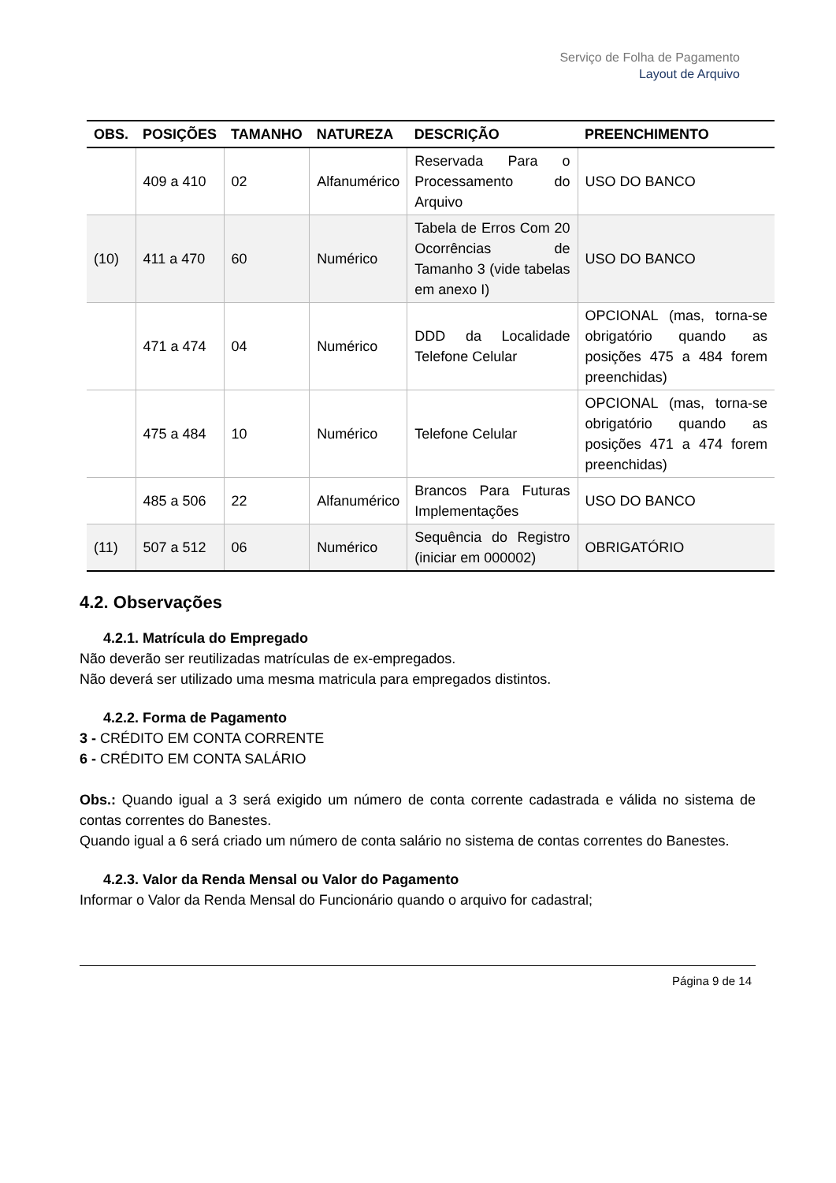Serviço de Folha de Pagamento
Layout de Arquivo
| OBS. | POSIÇÕES | TAMANHO | NATUREZA | DESCRIÇÃO | PREENCHIMENTO |
| --- | --- | --- | --- | --- | --- |
| | 409 a 410 | 02 | Alfanumérico | Reservada Para o Processamento do Arquivo | USO DO BANCO |
| (10) | 411 a 470 | 60 | Numérico | Tabela de Erros Com 20 Ocorrências de Tamanho 3 (vide tabelas em anexo I) | USO DO BANCO |
| | 471 a 474 | 04 | Numérico | DDD da Localidade Telefone Celular | OPCIONAL (mas, torna-se obrigatório quando as posições 475 a 484 forem preenchidas) |
| | 475 a 484 | 10 | Numérico | Telefone Celular | OPCIONAL (mas, torna-se obrigatório quando as posições 471 a 474 forem preenchidas) |
| | 485 a 506 | 22 | Alfanumérico | Brancos Para Futuras Implementações | USO DO BANCO |
| (11) | 507 a 512 | 06 | Numérico | Sequência do Registro (iniciar em 000002) | OBRIGATÓRIO |
4.2. Observações
4.2.1. Matrícula do Empregado
Não deverão ser reutilizadas matrículas de ex-empregados.
Não deverá ser utilizado uma mesma matricula para empregados distintos.
4.2.2. Forma de Pagamento
3 - CRÉDITO EM CONTA CORRENTE
6 - CRÉDITO EM CONTA SALÁRIO
Obs.: Quando igual a 3 será exigido um número de conta corrente cadastrada e válida no sistema de contas correntes do Banestes.
Quando igual a 6 será criado um número de conta salário no sistema de contas correntes do Banestes.
4.2.3. Valor da Renda Mensal ou Valor do Pagamento
Informar o Valor da Renda Mensal do Funcionário quando o arquivo for cadastral;
Página 9 de 14